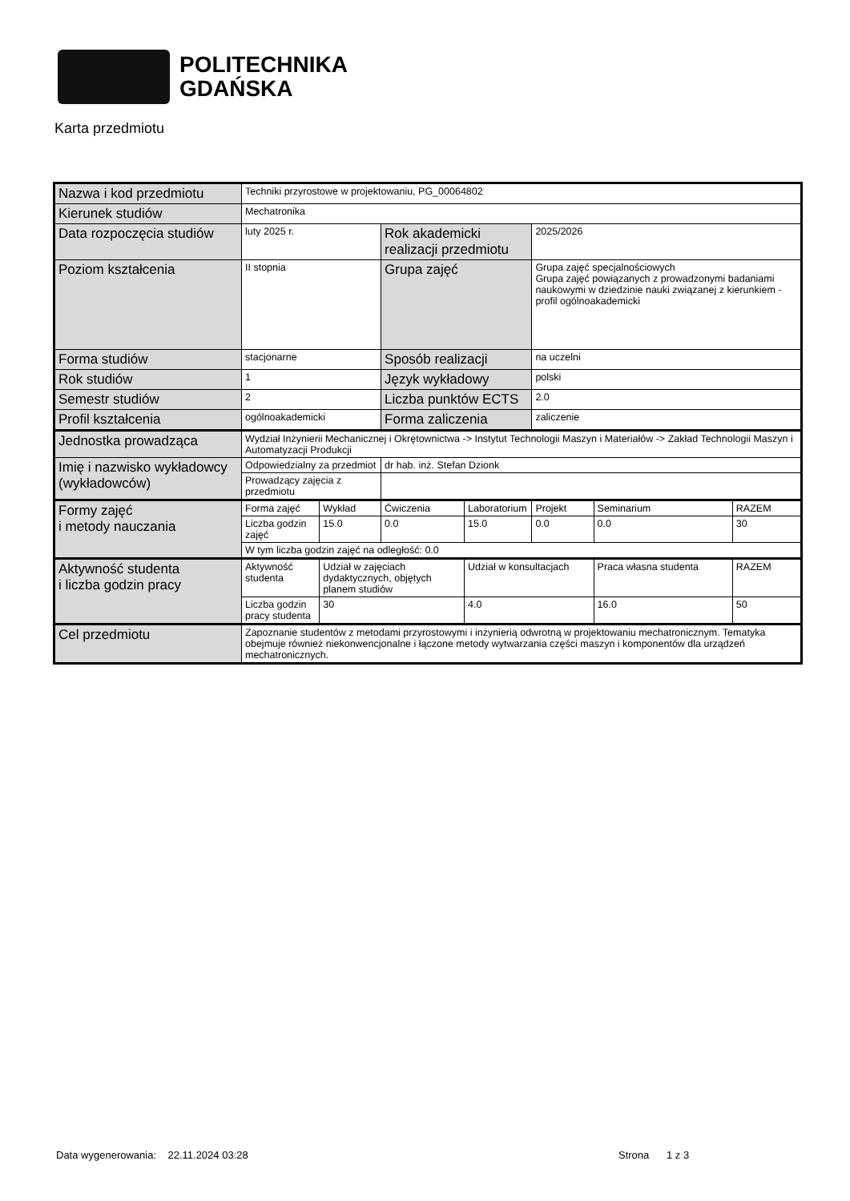POLITECHNIKA
GDAŃSKA
Karta przedmiotu
| Nazwa i kod przedmiotu | Techniki przyrostowe w projektowaniu, PG_00064802 | | | | | | |
| Kierunek studiów | Mechatronika | | | | | | |
| Data rozpoczęcia studiów | luty 2025 r. | | Rok akademicki realizacji przedmiotu | | 2025/2026 | | |
| Poziom kształcenia | II stopnia | | Grupa zajęć | | Grupa zajęć specjalnościowych Grupa zajęć powiązanych z prowadzonymi badaniami naukowymi w dziedzinie nauki związanej z kierunkiem - profil ogólnoakademicki | | |
| Forma studiów | stacjonarne | | Sposób realizacji | | na uczelni | | |
| Rok studiów | 1 | | Język wykładowy | | polski | | |
| Semestr studiów | 2 | | Liczba punktów ECTS | | 2.0 | | |
| Profil kształcenia | ogólnoakademicki | | Forma zaliczenia | | zaliczenie | | |
| Jednostka prowadząca | Wydział Inżynierii Mechanicznej i Okrętownictwa -> Instytut Technologii Maszyn i Materiałów -> Zakład Technologii Maszyn i Automatyzacji Produkcji | | | | | | |
| Imię i nazwisko wykładowcy (wykładowców) | Odpowiedzialny za przedmiot | | dr hab. inż. Stefan Dzionk | | | | |
| | Prowadzący zajęcia z przedmiotu | | | | | | |
| Formy zajęć i metody nauczania | Forma zajęć | Wykład | Ćwiczenia | Laboratorium | Projekt | Seminarium | RAZEM |
| | Liczba godzin zajęć | 15.0 | 0.0 | 15.0 | 0.0 | 0.0 | 30 |
| | W tym liczba godzin zajęć na odległość: 0.0 | | | | | | |
| Aktywność studenta i liczba godzin pracy | Aktywność studenta | Udział w zajęciach dydaktycznych, objętych planem studiów | | Udział w konsultacjach | | Praca własna studenta | RAZEM |
| | Liczba godzin pracy studenta | 30 | | 4.0 | | 16.0 | 50 |
| Cel przedmiotu | Zapoznanie studentów z metodami przyrostowymi i inżynierią odwrotną w projektowaniu mechatronicznym. Tematyka obejmuje również niekonwencjonalne i łączone metody wytwarzania części maszyn i komponentów dla urządzeń mechatronicznych. | | | | | | |
Data wygenerowania: 22.11.2024 03:28
Strona 1 z 3